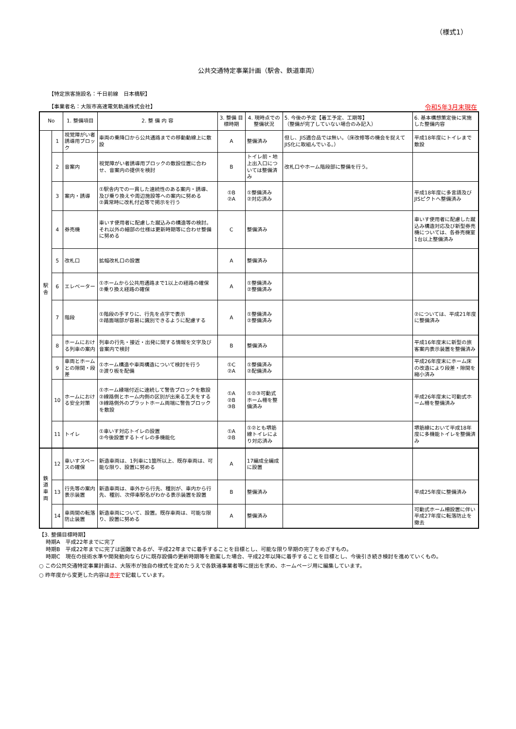（様式1）
公共交通特定事業計画（駅舎、鉄道車両）
【特定旅客施設名：千日前線　日本橋駅】
【事業者名：大阪市高速電気軌道株式会社】
令和5年3月末現在
| No | | 1. 整備項目 | 2. 整 備 内 容 | 3. 整備 目標時期 | 4. 現時点での整備状況 | 5. 今後の予定【着工予定、工期等】 （整備が完了していない場合のみ記入） | 6. 基本構想策定後に実施した整備内容 |
| --- | --- | --- | --- | --- | --- | --- | --- |
| 駅 舎 | 1 | 視覚障がい者誘導用ブロック | 車両の乗降口から公共通路までの移動動線上に敷設 | A | 整備済み | 但し、JIS適合品では無い。（床改修等の機会を捉えてJIS化に取組んでいる。） | 平成18年度にトイレまで敷設 |
| | 2 | 音案内 | 視覚障がい者誘導用ブロックの敷設位置に合わせ、音案内の提供を検討 | B | トイレ前・地上出入口については整備済み | 改札口やホーム階段部に整備を行う。 | |
| | 3 | 案内・誘導 | ①駅舎内での一貫した連続性のある案内・誘導、及び乗り換えや周辺施設等への案内に努める ②異常時に改札付近等で掲示を行う | ①B ②A | ①整備済み ②対応済み | | 平成18年度に多言語及びJISピクトへ整備済み |
| | 4 | 券売機 | 車いす使用者に配慮した蹴込みの構造等の検討。それ以外の細部の仕様は更新時期等に合わせ整備に努める | C | 整備済み | | 車いす使用者に配慮した蹴込み構造対応及び新型券売機については、各券売機室1台以上整備済み |
| | 5 | 改札口 | 拡幅改札口の設置 | A | 整備済み | | |
| | 6 | エレベーター | ①ホームから公共用通路まで1以上の経路の確保 ②乗り換え経路の確保 | A | ①整備済み ②整備済み | | |
| | 7 | 階段 | ①階段の手すりに、行先を点字で表示 ②踏面端部が容易に識別できるように配慮する | A | ①整備済み ②整備済み | | ②については、平成21年度に整備済み |
| | 8 | ホームにおける列車の案内 | 列車の行先・接近・出発に関する情報を文字及び音案内で検討 | B | 整備済み | | 平成16年度末に新型の旅客案内表示装置を整備済み |
| | 9 | 車両とホームとの隙間・段差 | ①ホーム構造や車両構造について検討を行う ②渡り板を配備 | ①C ②A | ①整備済み ②配備済み | | 平成26年度末にホーム床の改造により段差・隙間を縮小済み |
| | 10 | ホームにおける安全対策 | ①ホーム縁端付近に連続して警告ブロックを敷設 ②線路側とホーム内側の区別が出来る工夫をする ③線路側外のプラットホーム両端に警告ブロックを敷設 | ①A ②B ③B | ①②③可動式ホーム柵を整備済み | | 平成26年度末に可動式ホーム柵を整備済み |
| | 11 | トイレ | ①車いす対応トイレの設置 ②今後設置するトイレの多機能化 | ①A ②B | ①②とも堺筋線トイレにより対応済み | | 堺筋線において平成18年度に多機能トイレを整備済み |
| 鉄 道 車 両 | 12 | 車いすスペースの確保 | 新造車両は、1列車に1箇所以上、既存車両は、可能な限り、設置に努める | A | 17編成全編成に設置 | | |
| | 13 | 行先等の案内表示装置 | 新造車両は、車外から行先、種別が、車内から行先、種別、次停車駅名がわかる表示装置を設置 | B | 整備済み | | 平成25年度に整備済み |
| | 14 | 車両間の転落防止装置 | 新造車両について、設置。既存車両は、可能な限り、設置に努める | A | 整備済み | | 可動式ホーム柵設置に伴い平成27年度に転落防止を撤去 |
【3. 整備目標時期】
時期A　平成22年までに完了
時期B　平成22年までに完了は困難であるが、平成22年までに着手することを目標とし、可能な限り早期の完了をめざすもの。
時期C　現在の技術水準や開発動向ならびに既存設備の更新時期等を勘案した場合、平成22年以降に着手することを目標とし、今後引き続き検討を進めていくもの。
○ この公共交通特定事業計画は、大阪市が独自の様式を定めたうえで各鉄道事業者等に提出を求め、ホームページ用に編集しています。
○ 昨年度から変更した内容は赤字で記載しています。